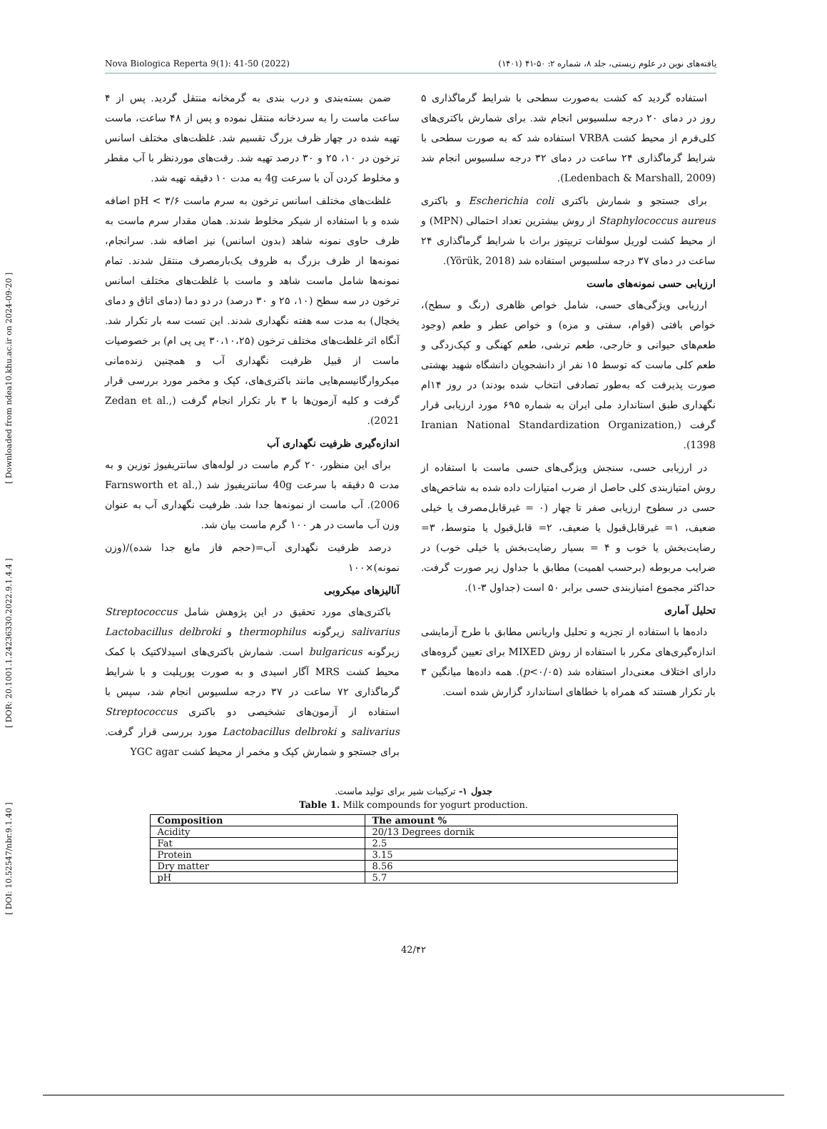[ DOI: 10.52547/nbr.9.1.40 ] [ DOR: 20.1001.1.24236330.2022.9.1.4.4 ] [ Downloaded from ndea10.khu.ac.ir on 2024-09-20 ]
Nova Biologica Reperta 9(1): 41-50 (2022) یافته‌های نوین در علوم زیستی، جلد ۸، شماره ۲: ۵۰-۴۱ (۱۴۰۱)
ضمن بسته‌بندی و درب بندی به گرمخانه منتقل گردید. پس از ۴ ساعت ماست را به سردخانه منتقل نموده و پس از ۴۸ ساعت، ماست تهیه شده در چهار ظرف بزرگ تقسیم شد. غلظت‌های مختلف اسانس ترخون در ۱۰، ۲۵ و ۳۰ درصد تهیه شد. رقت‌های موردنظر با آب مقطر و مخلوط کردن آن با سرعت 4g به مدت ۱۰ دقیقه تهیه شد.
غلظت‌های مختلف اسانس ترخون به سرم ماست pH < ۳/۶ اضافه شده و با استفاده از شیکر مخلوط شدند. همان مقدار سرم ماست به ظرف حاوی نمونه شاهد (بدون اسانس) نیز اضافه شد. سرانجام، نمونه‌ها از ظرف بزرگ به ظروف یک‌بارمصرف منتقل شدند. تمام نمونه‌ها شامل ماست شاهد و ماست با غلظت‌های مختلف اسانس ترخون در سه سطح (۱۰، ۲۵ و ۳۰ درصد) در دو دما (دمای اتاق و دمای یخچال) به مدت سه هفته نگهداری شدند. این تست سه بار تکرار شد. آنگاه اثر غلظت‌های مختلف ترخون (۳۰،۱۰،۲۵ پی پی ام) بر خصوصیات ماست از قبیل ظرفیت نگهداری آب و همچنین زنده‌مانی میکروارگانیسم‌هایی مانند باکتری‌های، کپک و مخمر مورد بررسی قرار گرفت و کلیه آزمون‌ها با ۳ بار تکرار انجام گرفت (Zedan et al., 2021).
اندازه‌گیری ظرفیت نگهداری آب
برای این منظور، ۲۰ گرم ماست در لوله‌های سانتریفیوژ توزین و به مدت ۵ دقیقه با سرعت 40g سانتریفیوژ شد (Farnsworth et al., 2006). آب ماست از نمونه‌ها جدا شد. ظرفیت نگهداری آب به عنوان وزن آب ماست در هر ۱۰۰ گرم ماست بیان شد.
درصد ظرفیت نگهداری آب=(حجم فاز مایع جدا شده)/(وزن نمونه)×۱۰۰
آنالیزهای میکروبی
باکتری‌های مورد تحقیق در این پژوهش شامل Streptococcus salivarius زیرگونه thermophilus و Lactobacillus delbroki زیرگونه bulgaricus است. شمارش باکتری‌های اسیدلاکتیک با کمک محیط کشت MRS آگار اسیدی و به صورت پورپلیت و با شرایط گرماگذاری ۷۲ ساعت در ۳۷ درجه سلسیوس انجام شد، سپس با استفاده از آزمون‌های تشخیصی دو باکتری Streptococcus salivarius و Lactobacillus delbroki مورد بررسی قرار گرفت. برای جستجو و شمارش کپک و مخمر از محیط کشت YGC agar
استفاده گردید که کشت به‌صورت سطحی با شرایط گرماگذاری ۵ روز در دمای ۲۰ درجه سلسیوس انجام شد. برای شمارش باکتری‌های کلی‌فرم از محیط کشت VRBA استفاده شد که به صورت سطحی با شرایط گرماگذاری ۲۴ ساعت در دمای ۳۲ درجه سلسیوس انجام شد (Ledenbach & Marshall, 2009).
برای جستجو و شمارش باکتری Escherichia coli و باکتری Staphylococcus aureus از روش بیشترین تعداد احتمالی (MPN) و از محیط کشت لوریل سولفات تریپتوز براث با شرایط گرماگذاری ۲۴ ساعت در دمای ۳۷ درجه سلسیوس استفاده شد (Yörük, 2018).
ارزیابی حسی نمونه‌های ماست
ارزیابی ویژگی‌های حسی، شامل خواص ظاهری (رنگ و سطح)، خواص بافتی (قوام، سفتی و مزه) و خواص عطر و طعم (وجود طعم‌های حیوانی و خارجی، طعم ترشی، طعم کهنگی و کپک‌زدگی و طعم کلی ماست که توسط ۱۵ نفر از دانشجویان دانشگاه شهید بهشتی صورت پذیرفت که به‌طور تصادفی انتخاب شده بودند) در روز ۱۴ام نگهداری طبق استاندارد ملی ایران به شماره ۶۹۵ مورد ارزیابی قرار گرفت (Iranian National Standardization Organization, 1398).
در ارزیابی حسی، سنجش ویژگی‌های حسی ماست با استفاده از روش امتیازبندی کلی حاصل از ضرب امتیازات داده شده به شاخص‌های حسی در سطوح ارزیابی صفر تا چهار (۰ = غیرقابل‌مصرف یا خیلی ضعیف، ۱= غیرقابل‌قبول یا ضعیف، ۲= قابل‌قبول یا متوسط، ۳= رضایت‌بخش یا خوب و ۴ = بسیار رضایت‌بخش یا خیلی خوب) در ضرایب مربوطه (برحسب اهمیت) مطابق با جداول زیر صورت گرفت. حداکثر مجموع امتیازبندی حسی برابر ۵۰ است (جداول ۳-۱).
تحلیل آماری
داده‌ها با استفاده از تجزیه و تحلیل واریانس مطابق با طرح آزمایشی اندازه‌گیری‌های مکرر با استفاده از روش MIXED برای تعیین گروه‌های دارای اختلاف معنی‌دار استفاده شد (p<۰/۰۵). همه داده‌ها میانگین ۳ بار تکرار هستند که همراه با خطاهای استاندارد گزارش شده است.
جدول ۱- ترکیبات شیر برای تولید ماست.
Table 1. Milk compounds for yogurt production.
| Composition | The amount % |
| --- | --- |
| Acidity | 20/13 Degrees dornik |
| Fat | 2.5 |
| Protein | 3.15 |
| Dry matter | 8.56 |
| pH | 5.7 |
42/۴۲